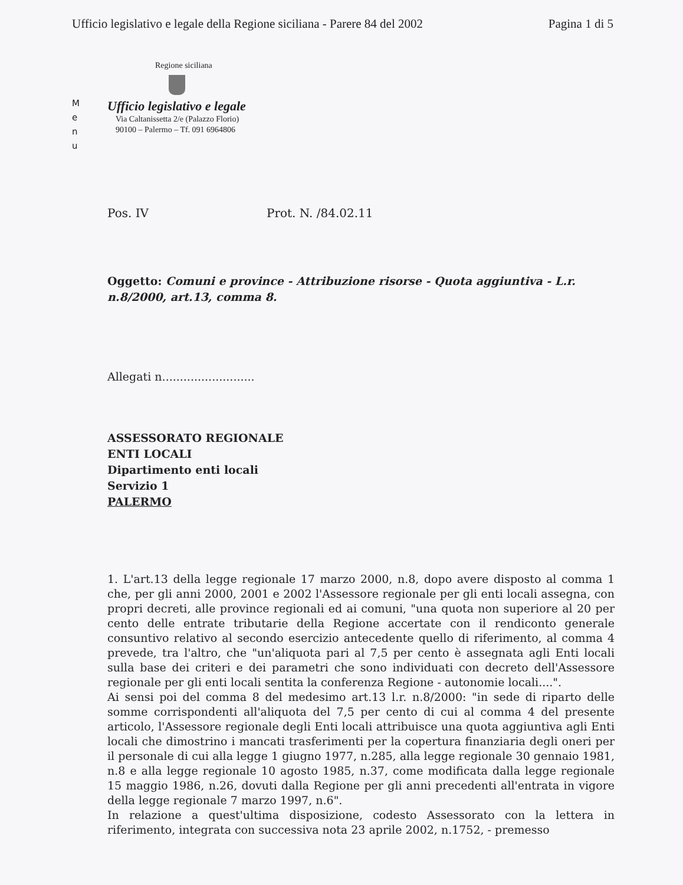Ufficio legislativo e legale della Regione siciliana - Parere 84 del 2002 Pagina 1 di 5
M
e
n
u
Regione siciliana
Ufficio legislativo e legale
Via Caltanissetta 2/e (Palazzo Florio)
90100 – Palermo – Tf. 091 6964806
Pos. IV Prot. N. /84.02.11
Oggetto: Comuni e province - Attribuzione risorse - Quota aggiuntiva - L.r. n.8/2000, art.13, comma 8.
Allegati n..........................
ASSESSORATO REGIONALE
ENTI LOCALI
Dipartimento enti locali
Servizio 1
PALERMO
1. L'art.13 della legge regionale 17 marzo 2000, n.8, dopo avere disposto al comma 1 che, per gli anni 2000, 2001 e 2002 l'Assessore regionale per gli enti locali assegna, con propri decreti, alle province regionali ed ai comuni, "una quota non superiore al 20 per cento delle entrate tributarie della Regione accertate con il rendiconto generale consuntivo relativo al secondo esercizio antecedente quello di riferimento, al comma 4 prevede, tra l'altro, che "un'aliquota pari al 7,5 per cento è assegnata agli Enti locali sulla base dei criteri e dei parametri che sono individuati con decreto dell'Assessore regionale per gli enti locali sentita la conferenza Regione - autonomie locali....".
Ai sensi poi del comma 8 del medesimo art.13 l.r. n.8/2000: "in sede di riparto delle somme corrispondenti all'aliquota del 7,5 per cento di cui al comma 4 del presente articolo, l'Assessore regionale degli Enti locali attribuisce una quota aggiuntiva agli Enti locali che dimostrino i mancati trasferimenti per la copertura finanziaria degli oneri per il personale di cui alla legge 1 giugno 1977, n.285, alla legge regionale 30 gennaio 1981, n.8 e alla legge regionale 10 agosto 1985, n.37, come modificata dalla legge regionale 15 maggio 1986, n.26, dovuti dalla Regione per gli anni precedenti all'entrata in vigore della legge regionale 7 marzo 1997, n.6".
In relazione a quest'ultima disposizione, codesto Assessorato con la lettera in riferimento, integrata con successiva nota 23 aprile 2002, n.1752, - premesso